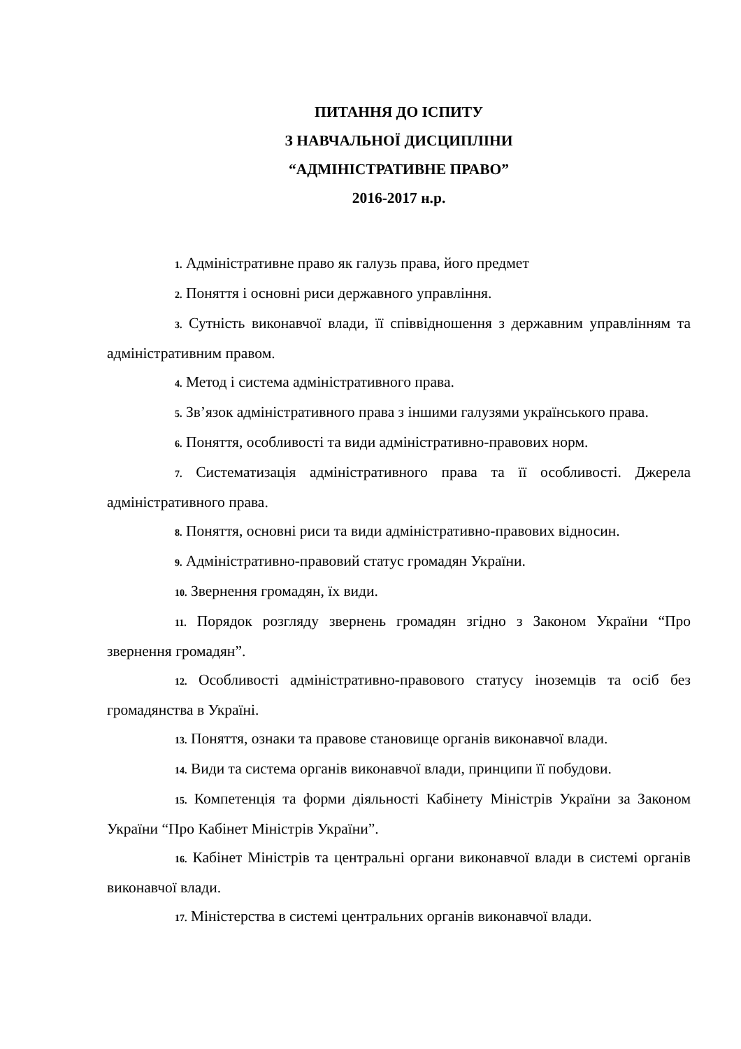ПИТАННЯ ДО ІСПИТУ
З НАВЧАЛЬНОЇ ДИСЦИПЛІНИ
“АДМІНІСТРАТИВНЕ ПРАВО”
2016-2017 н.р.
1. Адміністративне право як галузь права, його предмет
2. Поняття і основні риси державного управління.
3. Сутність виконавчої влади, її співвідношення з державним управлінням та адміністративним правом.
4. Метод і система адміністративного права.
5. Зв’язок адміністративного права з іншими галузями українського права.
6. Поняття, особливості та види адміністративно-правових норм.
7. Систематизація адміністративного права та її особливості. Джерела адміністративного права.
8. Поняття, основні риси та види адміністративно-правових відносин.
9. Адміністративно-правовий статус громадян України.
10. Звернення громадян, їх види.
11. Порядок розгляду звернень громадян згідно з Законом України “Про звернення громадян”.
12. Особливості адміністративно-правового статусу іноземців та осіб без громадянства в Україні.
13. Поняття, ознаки та правове становище органів виконавчої влади.
14. Види та система органів виконавчої влади, принципи її побудови.
15. Компетенція та форми діяльності Кабінету Міністрів України за Законом України “Про Кабінет Міністрів України”.
16. Кабінет Міністрів та центральні органи виконавчої влади в системі органів виконавчої влади.
17. Міністерства в системі центральних органів виконавчої влади.